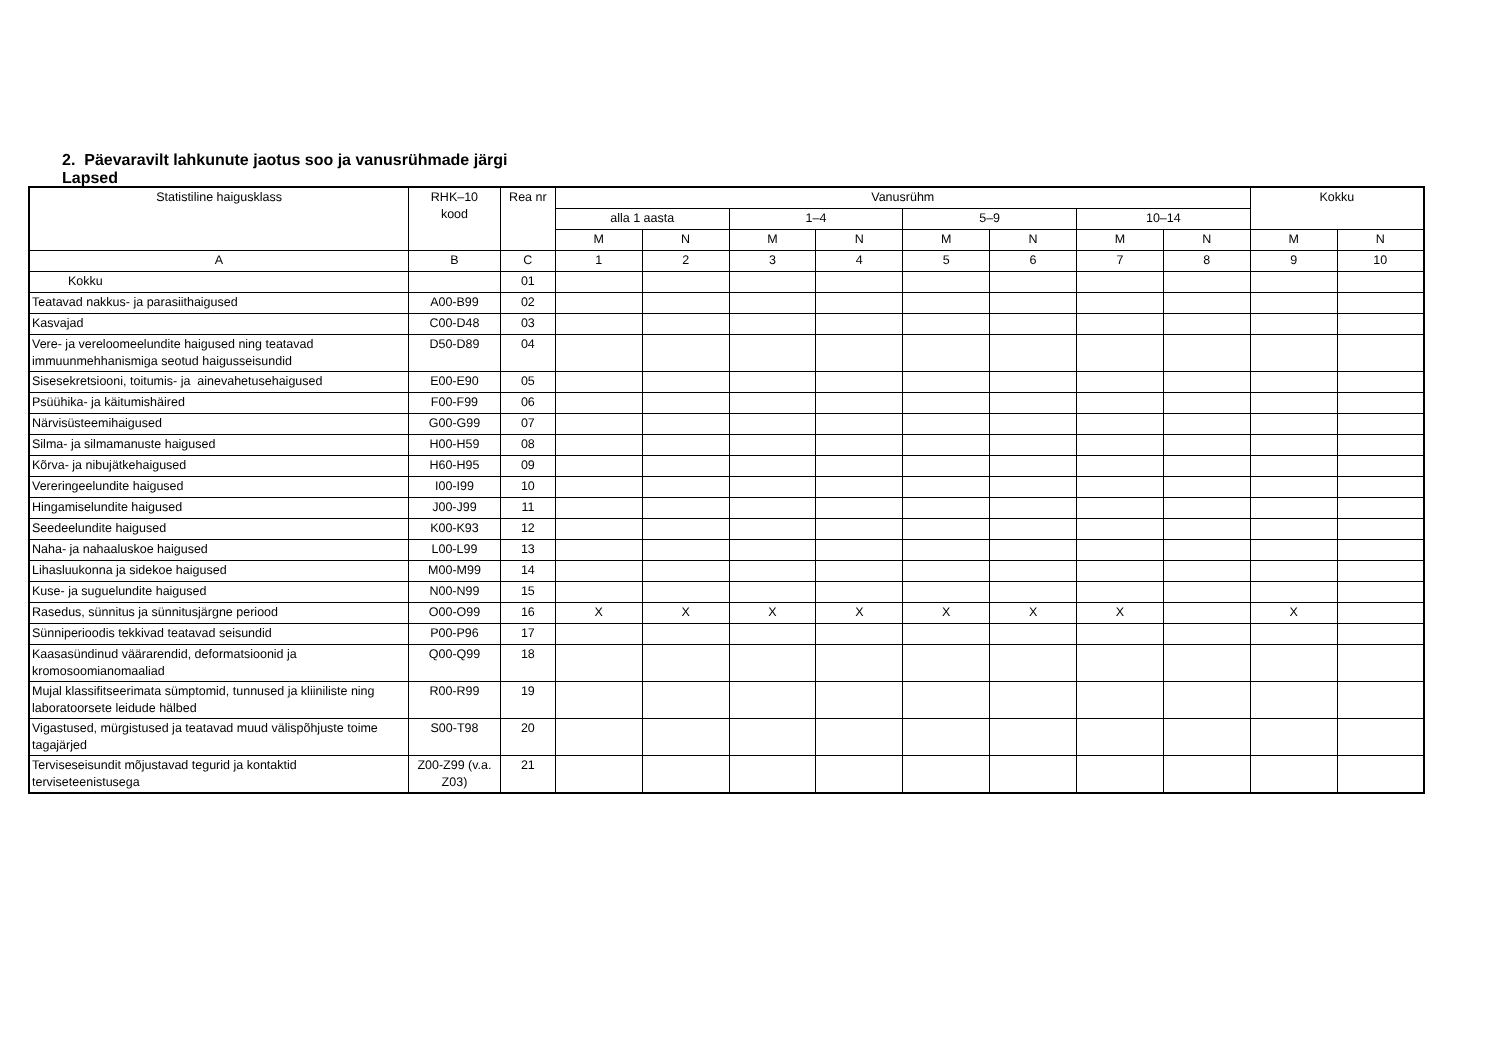2. Päevaravilt lahkunute jaotus soo ja vanusrühmade järgi
Lapsed
| Statistiline haigusklass | RHK–10 kood | Rea nr | Vanusrühm | | | | | | | | Kokku | |
| --- | --- | --- | --- | --- | --- | --- | --- | --- | --- | --- | --- | --- |
| | | | alla 1 aasta | | 1–4 | | 5–9 | | 10–14 | | | |
| | | | M | N | M | N | M | N | M | N | M | N |
| A | B | C | 1 | 2 | 3 | 4 | 5 | 6 | 7 | 8 | 9 | 10 |
| Kokku | | 01 | | | | | | | | | | |
| Teatavad nakkus- ja parasiithaigused | A00-B99 | 02 | | | | | | | | | | |
| Kasvajad | C00-D48 | 03 | | | | | | | | | | |
| Vere- ja vereloomeelundite haigused ning teatavad immuunmehhanismiga seotud haigusseisundid | D50-D89 | 04 | | | | | | | | | | |
| Sisesekretsiooni, toitumis- ja ainevahetusehaigused | E00-E90 | 05 | | | | | | | | | | |
| Psüühika- ja käitumishäired | F00-F99 | 06 | | | | | | | | | | |
| Närvisüsteemihaigused | G00-G99 | 07 | | | | | | | | | | |
| Silma- ja silmamanuste haigused | H00-H59 | 08 | | | | | | | | | | |
| Kõrva- ja nibujätkehaigused | H60-H95 | 09 | | | | | | | | | | |
| Vereringeelundite haigused | I00-I99 | 10 | | | | | | | | | | |
| Hingamiselundite haigused | J00-J99 | 11 | | | | | | | | | | |
| Seedeelundite haigused | K00-K93 | 12 | | | | | | | | | | |
| Naha- ja nahaaluskoe haigused | L00-L99 | 13 | | | | | | | | | | |
| Lihasluukonna ja sidekoe haigused | M00-M99 | 14 | | | | | | | | | | |
| Kuse- ja suguelundite haigused | N00-N99 | 15 | | | | | | | | | | |
| Rasedus, sünnitus ja sünnitusjärgne periood | O00-O99 | 16 | X | X | X | X | X | X | X | | X | |
| Sünniperioodis tekkivad teatavad seisundid | P00-P96 | 17 | | | | | | | | | | |
| Kaasasündinud väärarendid, deformatsioonid ja kromosoomianomaaliad | Q00-Q99 | 18 | | | | | | | | | | |
| Mujal klassifitseerimata sümptomid, tunnused ja kliiniliste ning laboratoorsete leidude hälbed | R00-R99 | 19 | | | | | | | | | | |
| Vigastused, mürgistused ja teatavad muud välispõhjuste toime tagajärjed | S00-T98 | 20 | | | | | | | | | | |
| Terviseseisundit mõjustavad tegurid ja kontaktid terviseteenistusega | Z00-Z99 (v.a. Z03) | 21 | | | | | | | | | | |